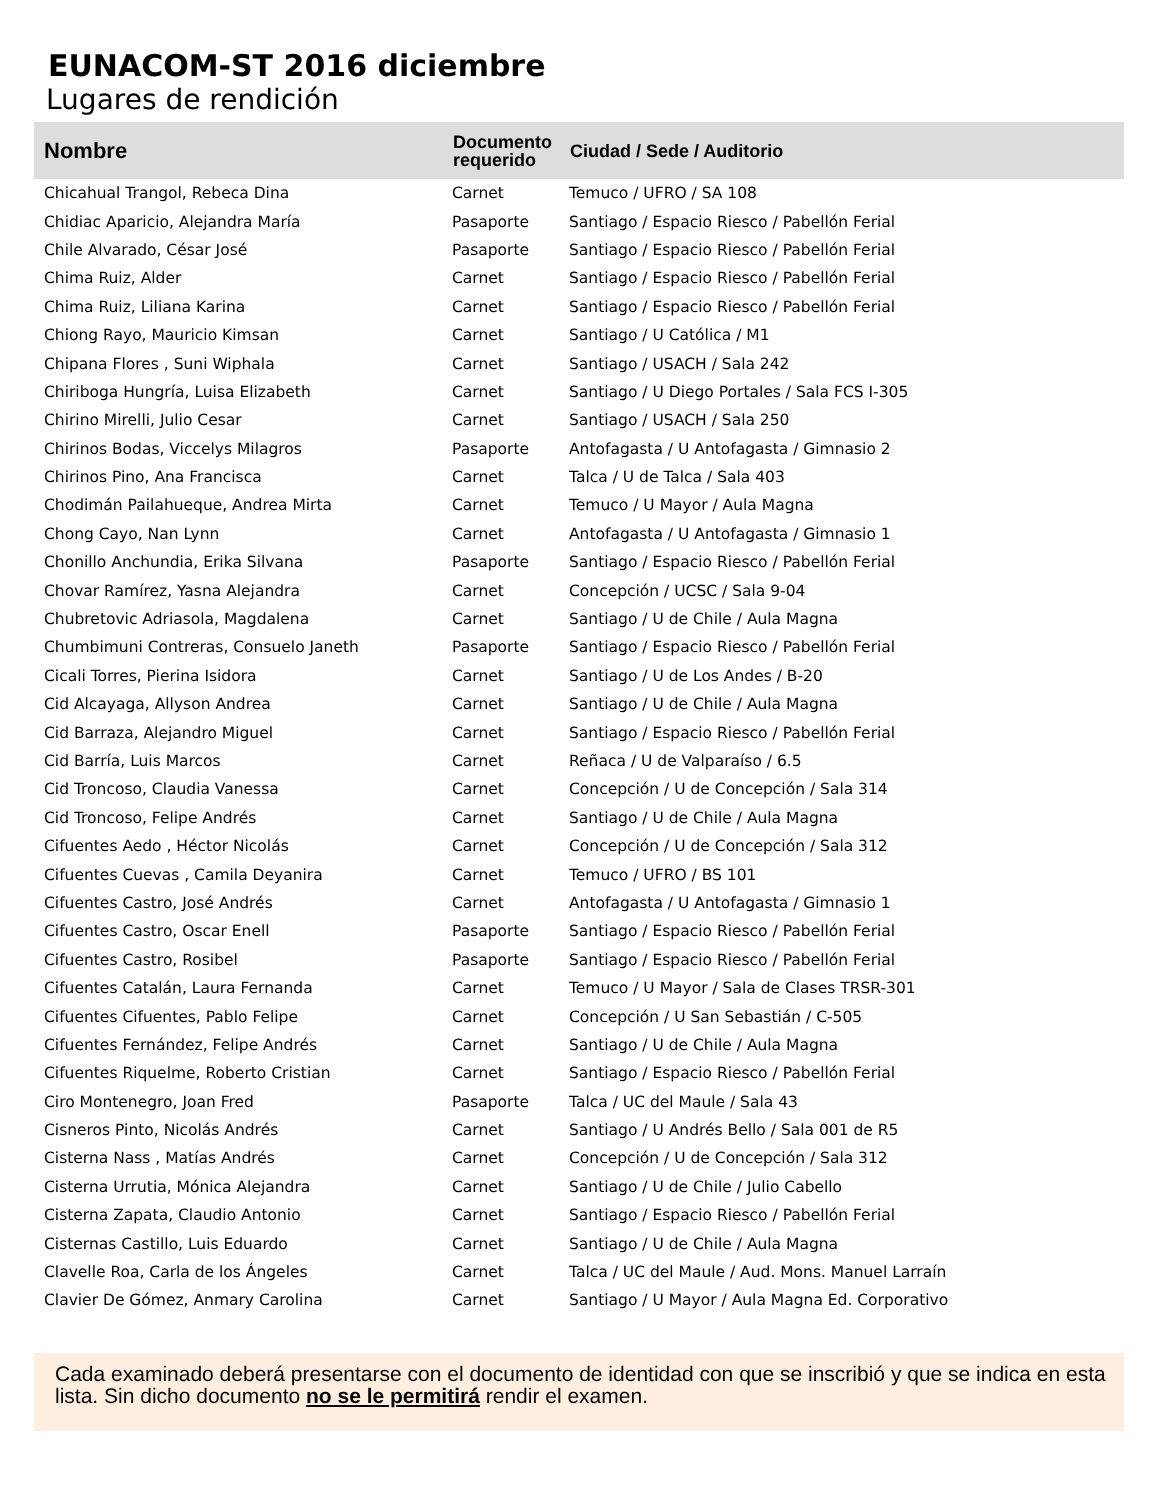EUNACOM-ST 2016 diciembre
Lugares de rendición
| Nombre | Documento requerido | Ciudad / Sede / Auditorio |
| --- | --- | --- |
| Chicahual Trangol, Rebeca Dina | Carnet | Temuco / UFRO / SA 108 |
| Chidiac Aparicio, Alejandra María | Pasaporte | Santiago / Espacio Riesco / Pabellón Ferial |
| Chile Alvarado, César José | Pasaporte | Santiago / Espacio Riesco / Pabellón Ferial |
| Chima Ruiz, Alder | Carnet | Santiago / Espacio Riesco / Pabellón Ferial |
| Chima Ruiz, Liliana Karina | Carnet | Santiago / Espacio Riesco / Pabellón Ferial |
| Chiong Rayo, Mauricio Kimsan | Carnet | Santiago / U Católica / M1 |
| Chipana Flores , Suni Wiphala | Carnet | Santiago / USACH / Sala 242 |
| Chiriboga Hungría, Luisa Elizabeth | Carnet | Santiago / U Diego Portales / Sala FCS I-305 |
| Chirino Mirelli, Julio Cesar | Carnet | Santiago / USACH / Sala 250 |
| Chirinos Bodas, Viccelys Milagros | Pasaporte | Antofagasta / U Antofagasta / Gimnasio 2 |
| Chirinos Pino, Ana Francisca | Carnet | Talca / U de Talca / Sala 403 |
| Chodimán Pailahueque, Andrea Mirta | Carnet | Temuco / U Mayor / Aula Magna |
| Chong Cayo, Nan Lynn | Carnet | Antofagasta / U Antofagasta / Gimnasio 1 |
| Chonillo Anchundia, Erika Silvana | Pasaporte | Santiago / Espacio Riesco / Pabellón Ferial |
| Chovar Ramírez, Yasna Alejandra | Carnet | Concepción / UCSC / Sala 9-04 |
| Chubretovic Adriasola, Magdalena | Carnet | Santiago / U de Chile / Aula Magna |
| Chumbimuni Contreras, Consuelo Janeth | Pasaporte | Santiago / Espacio Riesco / Pabellón Ferial |
| Cicali Torres, Pierina Isidora | Carnet | Santiago / U de Los Andes / B-20 |
| Cid Alcayaga, Allyson Andrea | Carnet | Santiago / U de Chile / Aula Magna |
| Cid Barraza, Alejandro Miguel | Carnet | Santiago / Espacio Riesco / Pabellón Ferial |
| Cid Barría, Luis Marcos | Carnet | Reñaca / U de Valparaíso / 6.5 |
| Cid Troncoso, Claudia Vanessa | Carnet | Concepción / U de Concepción / Sala 314 |
| Cid Troncoso, Felipe Andrés | Carnet | Santiago / U de Chile / Aula Magna |
| Cifuentes Aedo , Héctor Nicolás | Carnet | Concepción / U de Concepción / Sala 312 |
| Cifuentes Cuevas , Camila Deyanira | Carnet | Temuco / UFRO / BS 101 |
| Cifuentes Castro, José Andrés | Carnet | Antofagasta / U Antofagasta / Gimnasio 1 |
| Cifuentes Castro, Oscar Enell | Pasaporte | Santiago / Espacio Riesco / Pabellón Ferial |
| Cifuentes Castro, Rosibel | Pasaporte | Santiago / Espacio Riesco / Pabellón Ferial |
| Cifuentes Catalán, Laura Fernanda | Carnet | Temuco / U Mayor / Sala de Clases TRSR-301 |
| Cifuentes Cifuentes, Pablo Felipe | Carnet | Concepción / U San Sebastián / C-505 |
| Cifuentes Fernández, Felipe Andrés | Carnet | Santiago / U de Chile / Aula Magna |
| Cifuentes Riquelme, Roberto Cristian | Carnet | Santiago / Espacio Riesco / Pabellón Ferial |
| Ciro Montenegro, Joan Fred | Pasaporte | Talca / UC del Maule / Sala 43 |
| Cisneros Pinto, Nicolás Andrés | Carnet | Santiago / U Andrés Bello / Sala 001 de R5 |
| Cisterna Nass , Matías Andrés | Carnet | Concepción / U de Concepción / Sala 312 |
| Cisterna Urrutia, Mónica Alejandra | Carnet | Santiago / U de Chile / Julio Cabello |
| Cisterna Zapata, Claudio Antonio | Carnet | Santiago / Espacio Riesco / Pabellón Ferial |
| Cisternas Castillo, Luis Eduardo | Carnet | Santiago / U de Chile / Aula Magna |
| Clavelle Roa, Carla de los Ángeles | Carnet | Talca / UC del Maule / Aud. Mons. Manuel Larraín |
| Clavier De Gómez, Anmary Carolina | Carnet | Santiago / U Mayor / Aula Magna Ed. Corporativo |
Cada examinado deberá presentarse con el documento de identidad con que se inscribió y que se indica en esta lista. Sin dicho documento no se le permitirá rendir el examen.